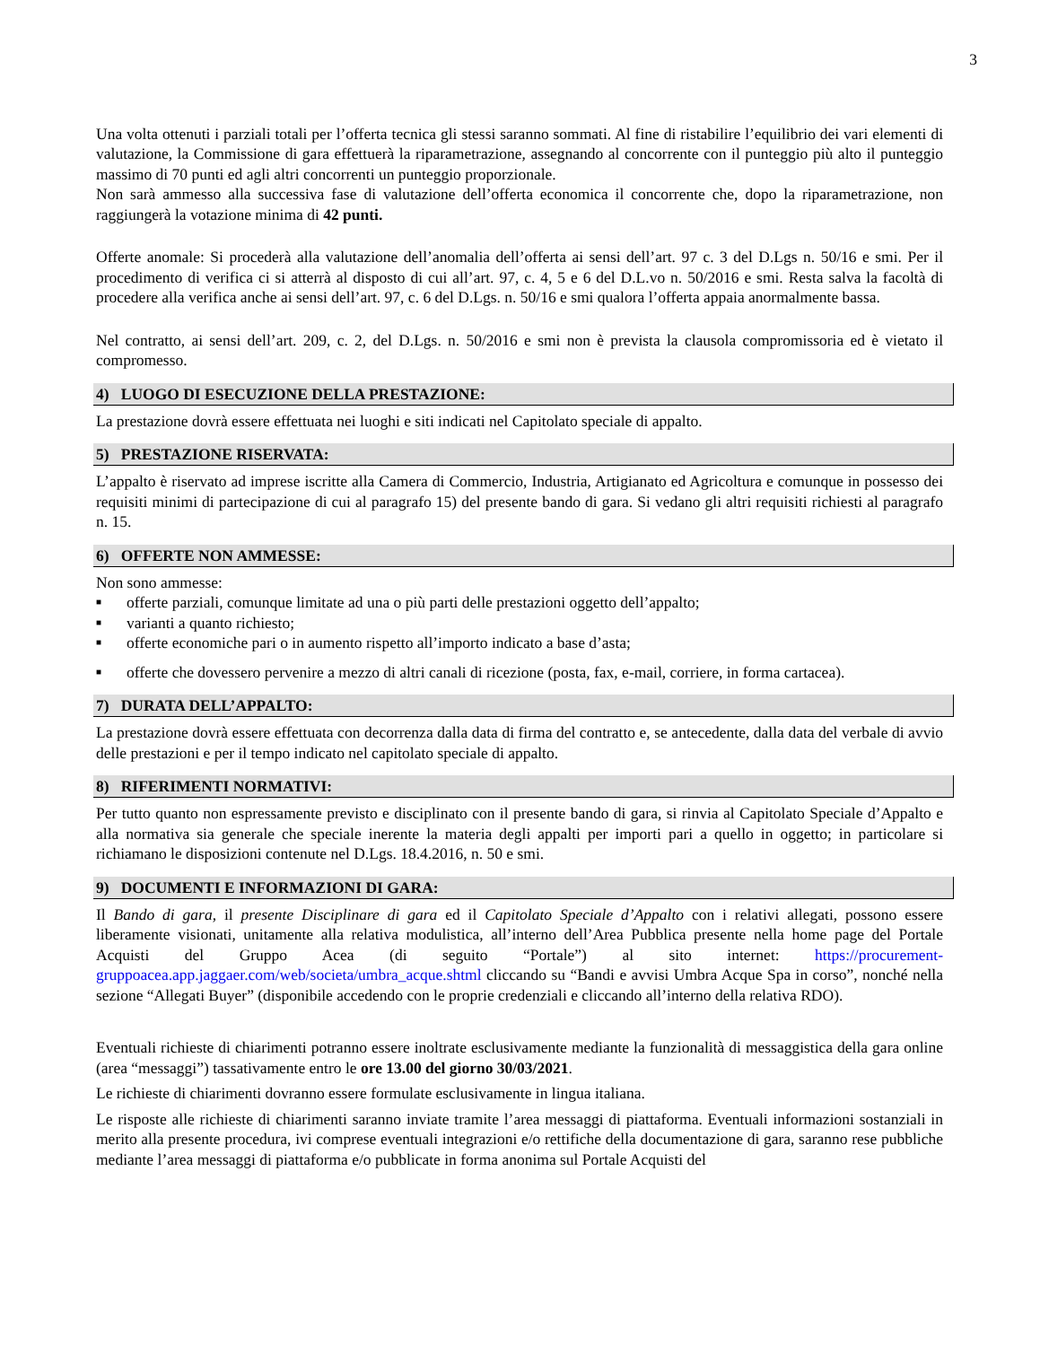3
Una volta ottenuti i parziali totali per l’offerta tecnica gli stessi saranno sommati. Al fine di ristabilire l’equilibrio dei vari elementi di valutazione, la Commissione di gara effettuerà la riparametrazione, assegnando al concorrente con il punteggio più alto il punteggio massimo di 70 punti ed agli altri concorrenti un punteggio proporzionale.
Non sarà ammesso alla successiva fase di valutazione dell’offerta economica il concorrente che, dopo la riparametrazione, non raggiungerà la votazione minima di 42 punti.
Offerte anomale: Si procederà alla valutazione dell’anomalia dell’offerta ai sensi dell’art. 97 c. 3 del D.Lgs n. 50/16 e smi. Per il procedimento di verifica ci si atterrà al disposto di cui all’art. 97, c. 4, 5 e 6 del D.L.vo n. 50/2016 e smi. Resta salva la facoltà di procedere alla verifica anche ai sensi dell’art. 97, c. 6 del D.Lgs. n. 50/16 e smi qualora l’offerta appaia anormalmente bassa.
Nel contratto, ai sensi dell’art. 209, c. 2, del D.Lgs. n. 50/2016 e smi non è prevista la clausola compromissoria ed è vietato il compromesso.
4) LUOGO DI ESECUZIONE DELLA PRESTAZIONE:
La prestazione dovrà essere effettuata nei luoghi e siti indicati nel Capitolato speciale di appalto.
5) PRESTAZIONE RISERVATA:
L’appalto è riservato ad imprese iscritte alla Camera di Commercio, Industria, Artigianato ed Agricoltura e comunque in possesso dei requisiti minimi di partecipazione di cui al paragrafo 15) del presente bando di gara. Si vedano gli altri requisiti richiesti al paragrafo n. 15.
6) OFFERTE NON AMMESSE:
Non sono ammesse:
■ offerte parziali, comunque limitate ad una o più parti delle prestazioni oggetto dell’appalto;
■ varianti a quanto richiesto;
■ offerte economiche pari o in aumento rispetto all’importo indicato a base d’asta;
■ offerte che dovessero pervenire a mezzo di altri canali di ricezione (posta, fax, e-mail, corriere, in forma cartacea).
7) DURATA DELL’APPALTO:
La prestazione dovrà essere effettuata con decorrenza dalla data di firma del contratto e, se antecedente, dalla data del verbale di avvio delle prestazioni e per il tempo indicato nel capitolato speciale di appalto.
8) RIFERIMENTI NORMATIVI:
Per tutto quanto non espressamente previsto e disciplinato con il presente bando di gara, si rinvia al Capitolato Speciale d’Appalto e alla normativa sia generale che speciale inerente la materia degli appalti per importi pari a quello in oggetto; in particolare si richiamano le disposizioni contenute nel D.Lgs. 18.4.2016, n. 50 e smi.
9) DOCUMENTI E INFORMAZIONI DI GARA:
Il Bando di gara, il presente Disciplinare di gara ed il Capitolato Speciale d’Appalto con i relativi allegati, possono essere liberamente visionati, unitamente alla relativa modulistica, all’interno dell’Area Pubblica presente nella home page del Portale Acquisti del Gruppo Acea (di seguito “Portale”) al sito internet: https://procurement-gruppoacea.app.jaggaer.com/web/societa/umbra_acque.shtml cliccando su “Bandi e avvisi Umbra Acque Spa in corso”, nonché nella sezione “Allegati Buyer” (disponibile accedendo con le proprie credenziali e cliccando all’interno della relativa RDO).
Eventuali richieste di chiarimenti potranno essere inoltrate esclusivamente mediante la funzionalità di messaggistica della gara online (area “messaggi”) tassativamente entro le ore 13.00 del giorno 30/03/2021.
Le richieste di chiarimenti dovranno essere formulate esclusivamente in lingua italiana.
Le risposte alle richieste di chiarimenti saranno inviate tramite l’area messaggi di piattaforma. Eventuali informazioni sostanziali in merito alla presente procedura, ivi comprese eventuali integrazioni e/o rettifiche della documentazione di gara, saranno rese pubbliche mediante l’area messaggi di piattaforma e/o pubblicate in forma anonima sul Portale Acquisti del